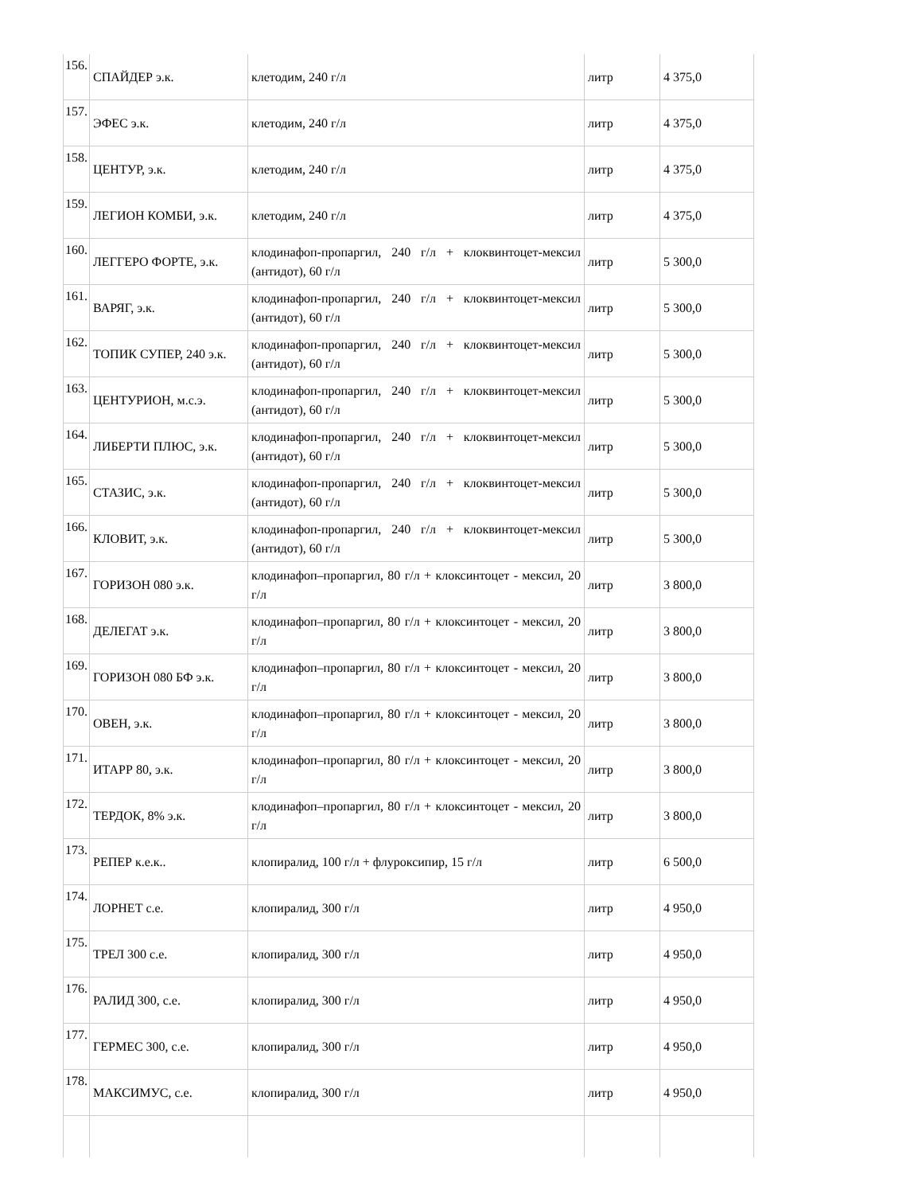| 156. | СПАЙДЕР э.к. | клетодим, 240 г/л | литр | 4 375,0 |
| 157. | ЭФЕС э.к. | клетодим, 240 г/л | литр | 4 375,0 |
| 158. | ЦЕНТУР, э.к. | клетодим, 240 г/л | литр | 4 375,0 |
| 159. | ЛЕГИОН КОМБИ, э.к. | клетодим, 240 г/л | литр | 4 375,0 |
| 160. | ЛЕГГЕРО ФОРТЕ, э.к. | клодинафоп-пропаргил, 240 г/л + клоквинтоцет-мексил (антидот), 60 г/л | литр | 5 300,0 |
| 161. | ВАРЯГ, э.к. | клодинафоп-пропаргил, 240 г/л + клоквинтоцет-мексил (антидот), 60 г/л | литр | 5 300,0 |
| 162. | ТОПИК СУПЕР, 240 э.к. | клодинафоп-пропаргил, 240 г/л + клоквинтоцет-мексил (антидот), 60 г/л | литр | 5 300,0 |
| 163. | ЦЕНТУРИОН, м.с.э. | клодинафоп-пропаргил, 240 г/л + клоквинтоцет-мексил (антидот), 60 г/л | литр | 5 300,0 |
| 164. | ЛИБЕРТИ ПЛЮС, э.к. | клодинафоп-пропаргил, 240 г/л + клоквинтоцет-мексил (антидот), 60 г/л | литр | 5 300,0 |
| 165. | СТАЗИС, э.к. | клодинафоп-пропаргил, 240 г/л + клоквинтоцет-мексил (антидот), 60 г/л | литр | 5 300,0 |
| 166. | КЛОВИТ, э.к. | клодинафоп-пропаргил, 240 г/л + клоквинтоцет-мексил (антидот), 60 г/л | литр | 5 300,0 |
| 167. | ГОРИЗОН 080 э.к. | клодинафоп–пропаргил, 80 г/л + клоксинтоцет - мексил, 20 г/л | литр | 3 800,0 |
| 168. | ДЕЛЕГАТ э.к. | клодинафоп–пропаргил, 80 г/л + клоксинтоцет - мексил, 20 г/л | литр | 3 800,0 |
| 169. | ГОРИЗОН 080 БФ э.к. | клодинафоп–пропаргил, 80 г/л + клоксинтоцет - мексил, 20 г/л | литр | 3 800,0 |
| 170. | ОВЕН, э.к. | клодинафоп–пропаргил, 80 г/л + клоксинтоцет - мексил, 20 г/л | литр | 3 800,0 |
| 171. | ИТАРР 80, э.к. | клодинафоп–пропаргил, 80 г/л + клоксинтоцет - мексил, 20 г/л | литр | 3 800,0 |
| 172. | ТЕРДОК, 8% э.к. | клодинафоп–пропаргил, 80 г/л + клоксинтоцет - мексил, 20 г/л | литр | 3 800,0 |
| 173. | РЕПЕР к.е.к.. | клопиралид, 100 г/л + флуроксипир, 15 г/л | литр | 6 500,0 |
| 174. | ЛОРНЕТ с.е. | клопиралид, 300 г/л | литр | 4 950,0 |
| 175. | ТРЕЛ 300 с.е. | клопиралид, 300 г/л | литр | 4 950,0 |
| 176. | РАЛИД 300, с.е. | клопиралид, 300 г/л | литр | 4 950,0 |
| 177. | ГЕРМЕС 300, с.е. | клопиралид, 300 г/л | литр | 4 950,0 |
| 178. | МАКСИМУС, с.е. | клопиралид, 300 г/л | литр | 4 950,0 |